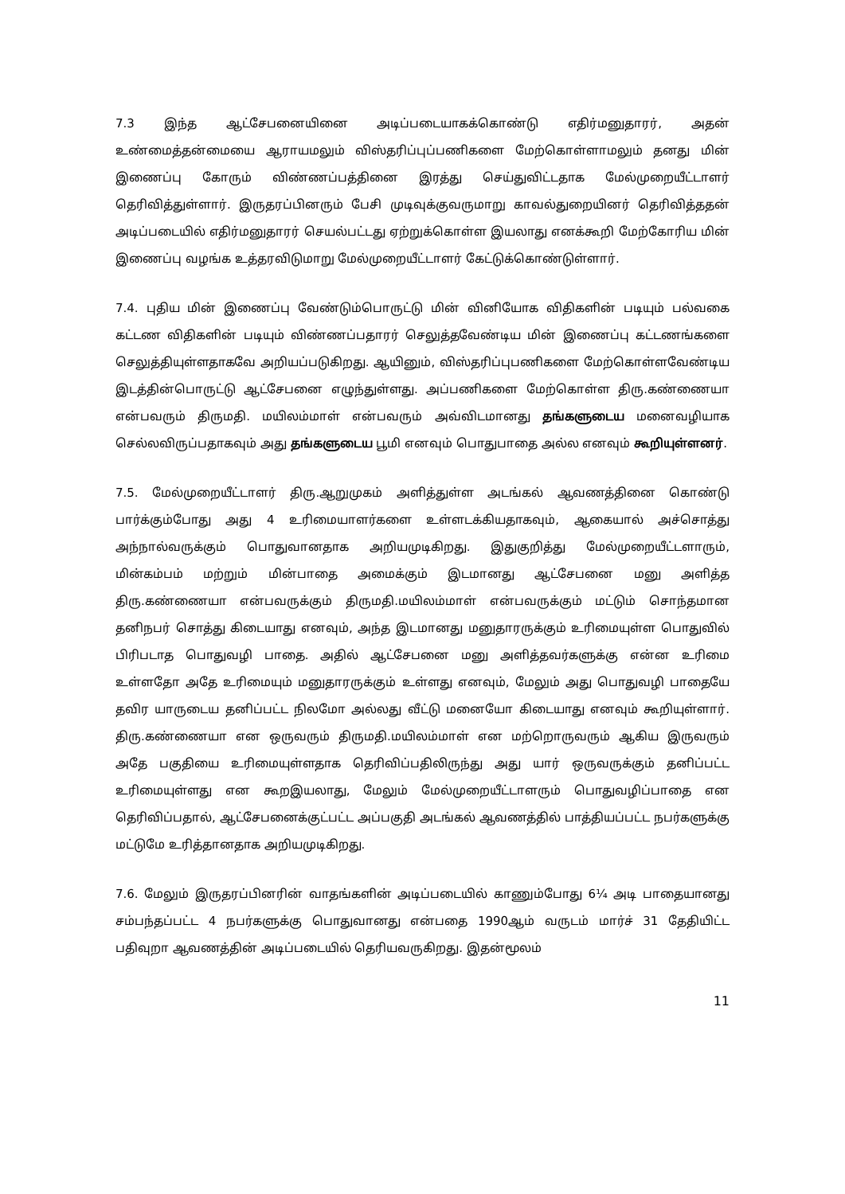7.3 இந்த ஆட்சேபனையினை அடிப்படையாகக்கொண்டு எதிர்மனுதாரர், அதன் உண்மைத்தன்மையை ஆராயமலும் விஸ்தரிப்புப்பணிகளை மேற்கொள்ளாமலும் தனது மின் இணைப்பு கோரும் விண்ணப்பத்தினை இரத்து செய்துவிட்டதாக மேல்முறையீட்டாளர் தெரிவித்துள்ளார். இருதரப்பினரும் பேசி முடிவுக்குவருமாறு காவல்துறையினர் தெரிவித்ததன் அடிப்படையில் எதிர்மனுதாரர் செயல்பட்டது ஏற்றுக்கொள்ள இயலாது எனக்கூறி மேற்கோரிய மின் இணைப்பு வழங்க உத்தரவிடுமாறு மேல்முறையீட்டாளர் கேட்டுக்கொண்டுள்ளார்.
7.4. புதிய மின் இணைப்பு வேண்டும்பொருட்டு மின் வினியோக விதிகளின் படியும் பல்வகை கட்டண விதிகளின் படியும் விண்ணப்பதாரர் செலுத்தவேண்டிய மின் இணைப்பு கட்டணங்களை செலுத்தியுள்ளதாகவே அறியப்படுகிறது. ஆயினும், விஸ்தரிப்புபணிகளை மேற்கொள்ளவேண்டிய இடத்தின்பொருட்டு ஆட்சேபனை எழுந்துள்ளது. அப்பணிகளை மேற்கொள்ள திரு.கண்ணையா என்பவரும் திருமதி. மயிலம்மாள் என்பவரும் அவ்விடமானது தங்களுடைய மனைவழியாக செல்லவிருப்பதாகவும் அது தங்களுடைய பூமி எனவும் பொதுபாதை அல்ல எனவும் கூறியுள்ளனர்.
7.5. மேல்முறையீட்டாளர் திரு.ஆறுமுகம் அளித்துள்ள அடங்கல் ஆவணத்தினை கொண்டு பார்க்கும்போது அது 4 உரிமையாளர்களை உள்ளடக்கியதாகவும், ஆகையால் அச்சொத்து அந்நால்வருக்கும் பொதுவானதாக அறியமுடிகிறது. இதுகுறித்து மேல்முறையீட்டளாரும், மின்கம்பம் மற்றும் மின்பாதை அமைக்கும் இடமானது ஆட்சேபனை மனு அளித்த திரு.கண்ணையா என்பவருக்கும் திருமதி.மயிலம்மாள் என்பவருக்கும் மட்டும் சொந்தமான தனிநபர் சொத்து கிடையாது எனவும், அந்த இடமானது மனுதாரருக்கும் உரிமையுள்ள பொதுவில் பிரிபடாத பொதுவழி பாதை. அதில் ஆட்சேபனை மனு அளித்தவர்களுக்கு என்ன உரிமை உள்ளதோ அதே உரிமையும் மனுதாரருக்கும் உள்ளது எனவும், மேலும் அது பொதுவழி பாதையே தவிர யாருடைய தனிப்பட்ட நிலமோ அல்லது வீட்டு மனையோ கிடையாது எனவும் கூறியுள்ளார். திரு.கண்ணையா என ஒருவரும் திருமதி.மயிலம்மாள் என மற்றொருவரும் ஆகிய இருவரும் அதே பகுதியை உரிமையுள்ளதாக தெரிவிப்பதிலிருந்து அது யார் ஒருவருக்கும் தனிப்பட்ட உரிமையுள்ளது என கூறஇயலாது, மேலும் மேல்முறையீட்டாளரும் பொதுவழிப்பாதை என தெரிவிப்பதால், ஆட்சேபனைக்குட்பட்ட அப்பகுதி அடங்கல் ஆவணத்தில் பாத்தியப்பட்ட நபர்களுக்கு மட்டுமே உரித்தானதாக அறியமுடிகிறது.
7.6. மேலும் இருதரப்பினரின் வாதங்களின் அடிப்படையில் காணும்போது 6¼ அடி பாதையானது சம்பந்தப்பட்ட 4 நபர்களுக்கு பொதுவானது என்பதை 1990ஆம் வருடம் மார்ச் 31 தேதியிட்ட பதிவுறா ஆவணத்தின் அடிப்படையில் தெரியவருகிறது. இதன்மூலம்
11